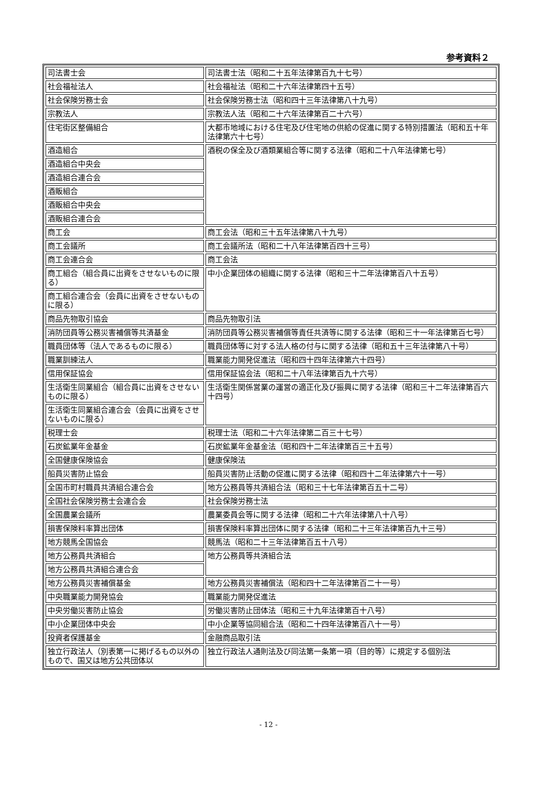参考資料２
| 司法書士会 | 司法書士法（昭和二十五年法律第百九十七号） |
| 社会福祉法人 | 社会福祉法（昭和二十六年法律第四十五号） |
| 社会保険労務士会 | 社会保険労務士法（昭和四十三年法律第八十九号） |
| 宗教法人 | 宗教法人法（昭和二十六年法律第百二十六号） |
| 住宅街区整備組合 | 大都市地域における住宅及び住宅地の供給の促進に関する特別措置法（昭和五十年法律第六十七号） |
| 酒造組合 | 酒税の保全及び酒類業組合等に関する法律（昭和二十八年法律第七号） |
| 酒造組合中央会 | |
| 酒造組合連合会 | |
| 酒販組合 | |
| 酒販組合中央会 | |
| 酒販組合連合会 | |
| 商工会 | 商工会法（昭和三十五年法律第八十九号） |
| 商工会議所 | 商工会議所法（昭和二十八年法律第百四十三号） |
| 商工会連合会 | 商工会法 |
| 商工組合（組合員に出資をさせないものに限る） | 中小企業団体の組織に関する法律（昭和三十二年法律第百八十五号） |
| 商工組合連合会（会員に出資をさせないものに限る） | |
| 商品先物取引協会 | 商品先物取引法 |
| 消防団員等公務災害補償等共済基金 | 消防団員等公務災害補償等責任共済等に関する法律（昭和三十一年法律第百七号） |
| 職員団体等（法人であるものに限る） | 職員団体等に対する法人格の付与に関する法律（昭和五十三年法律第八十号） |
| 職業訓練法人 | 職業能力開発促進法（昭和四十四年法律第六十四号） |
| 信用保証協会 | 信用保証協会法（昭和二十八年法律第百九十六号） |
| 生活衛生同業組合（組合員に出資をさせないものに限る） | 生活衛生関係営業の運営の適正化及び振興に関する法律（昭和三十二年法律第百六十四号） |
| 生活衛生同業組合連合会（会員に出資をさせないものに限る） | |
| 税理士会 | 税理士法（昭和二十六年法律第二百三十七号） |
| 石炭鉱業年金基金 | 石炭鉱業年金基金法（昭和四十二年法律第百三十五号） |
| 全国健康保険協会 | 健康保険法 |
| 船員災害防止協会 | 船員災害防止活動の促進に関する法律（昭和四十二年法律第六十一号） |
| 全国市町村職員共済組合連合会 | 地方公務員等共済組合法（昭和三十七年法律第百五十二号） |
| 全国社会保険労務士会連合会 | 社会保険労務士法 |
| 全国農業会議所 | 農業委員会等に関する法律（昭和二十六年法律第八十八号） |
| 損害保険料率算出団体 | 損害保険料率算出団体に関する法律（昭和二十三年法律第百九十三号） |
| 地方競馬全国協会 | 競馬法（昭和二十三年法律第百五十八号） |
| 地方公務員共済組合 | 地方公務員等共済組合法 |
| 地方公務員共済組合連合会 | |
| 地方公務員災害補償基金 | 地方公務員災害補償法（昭和四十二年法律第百二十一号） |
| 中央職業能力開発協会 | 職業能力開発促進法 |
| 中央労働災害防止協会 | 労働災害防止団体法（昭和三十九年法律第百十八号） |
| 中小企業団体中央会 | 中小企業等協同組合法（昭和二十四年法律第百八十一号） |
| 投資者保護基金 | 金融商品取引法 |
| 独立行政法人（別表第一に掲げるもの以外のもので、国又は地方公共団体以 | 独立行政法人通則法及び同法第一条第一項（目的等）に規定する個別法 |
- 12 -